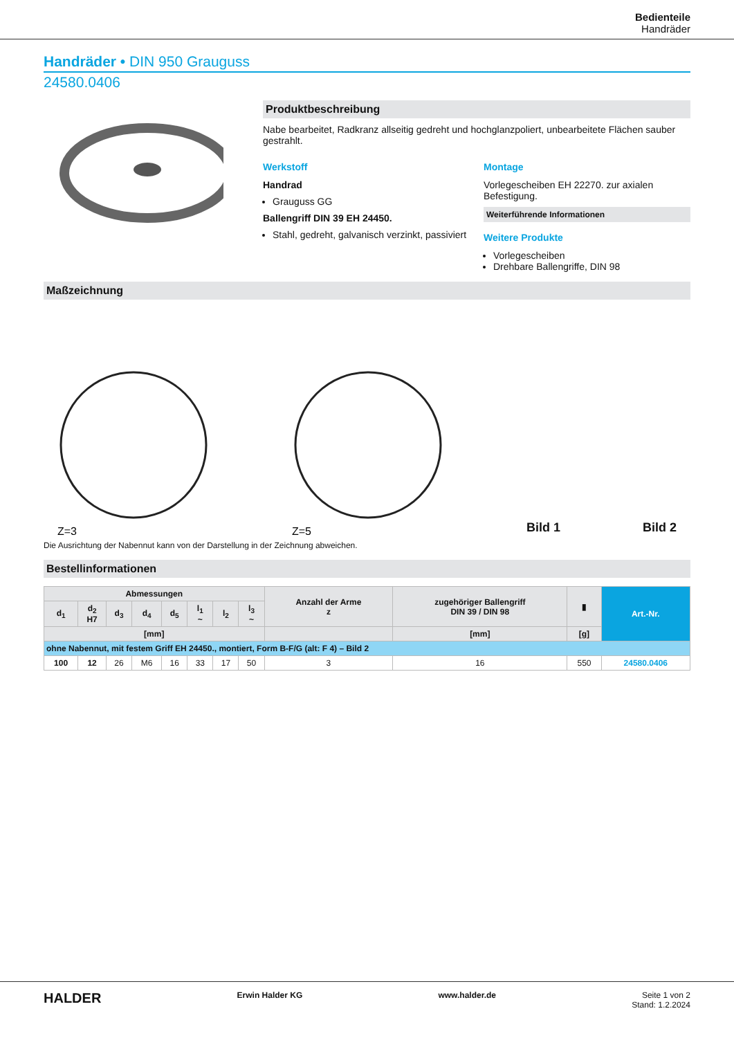Bedienteile
Handräder
Handräder • DIN 950 Grauguss
24580.0406
Produktbeschreibung
Nabe bearbeitet, Radkranz allseitig gedreht und hochglanzpoliert, unbearbeitete Flächen sauber gestrahlt.
Werkstoff
Handrad
Grauguss GG
Ballengriff DIN 39 EH 24450.
Stahl, gedreht, galvanisch verzinkt, passiviert
Montage
Vorlegescheiben EH 22270. zur axialen Befestigung.
Weiterführende Informationen
Weitere Produkte
Vorlegescheiben
Drehbare Ballengriffe, DIN 98
Maßzeichnung
Z=3
Z=5
Bild 1 Bild 2
Die Ausrichtung der Nabennut kann von der Darstellung in der Zeichnung abweichen.
Bestellinformationen
| Abmessungen | | | | | | | | Anzahl der Arme z | zugehöriger Ballengriff DIN 39 / DIN 98 | ▮ | Art.-Nr. |
| --- | --- | --- | --- | --- | --- | --- | --- | --- | --- | --- | --- |
| d<sub>1</sub> | d<sub>2</sub> H7 | d<sub>3</sub> | d<sub>4</sub> | d<sub>5</sub> | l<sub>1</sub> ~ | l<sub>2</sub> | l<sub>3</sub> ~ | | | | |
| [mm] | | | | | | | | | [mm] | [g] | |
| ohne Nabennut, mit festem Griff EH 24450., montiert, Form B-F/G (alt: F 4) – Bild 2 | | | | | | | | | | | |
| 100 | 12 | 26 | M6 | 16 | 33 | 17 | 50 | 3 | 16 | 550 | 24580.0406 |
HALDER Erwin Halder KG www.halder.de Seite 1 von 2
Stand: 1.2.2024